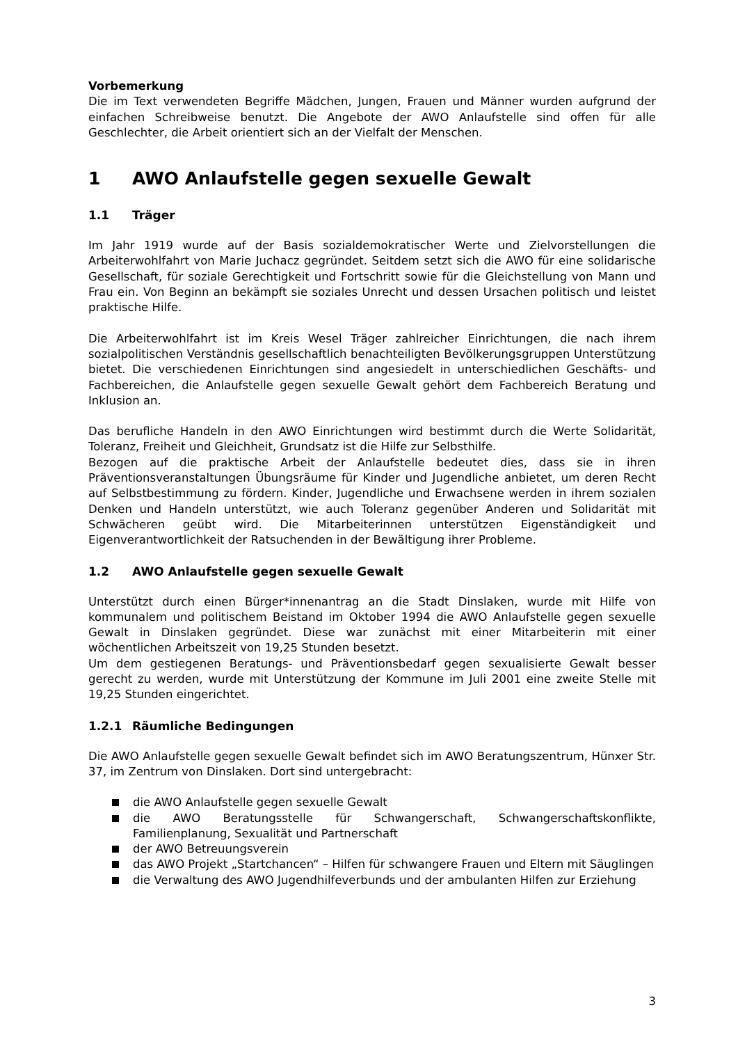Vorbemerkung
Die im Text verwendeten Begriffe Mädchen, Jungen, Frauen und Männer wurden aufgrund der einfachen Schreibweise benutzt. Die Angebote der AWO Anlaufstelle sind offen für alle Geschlechter, die Arbeit orientiert sich an der Vielfalt der Menschen.
1 AWO Anlaufstelle gegen sexuelle Gewalt
1.1 Träger
Im Jahr 1919 wurde auf der Basis sozialdemokratischer Werte und Zielvorstellungen die Arbeiterwohlfahrt von Marie Juchacz gegründet. Seitdem setzt sich die AWO für eine solidarische Gesellschaft, für soziale Gerechtigkeit und Fortschritt sowie für die Gleichstellung von Mann und Frau ein. Von Beginn an bekämpft sie soziales Unrecht und dessen Ursachen politisch und leistet praktische Hilfe.
Die Arbeiterwohlfahrt ist im Kreis Wesel Träger zahlreicher Einrichtungen, die nach ihrem sozialpolitischen Verständnis gesellschaftlich benachteiligten Bevölkerungsgruppen Unterstützung bietet. Die verschiedenen Einrichtungen sind angesiedelt in unterschiedlichen Geschäfts- und Fachbereichen, die Anlaufstelle gegen sexuelle Gewalt gehört dem Fachbereich Beratung und Inklusion an.
Das berufliche Handeln in den AWO Einrichtungen wird bestimmt durch die Werte Solidarität, Toleranz, Freiheit und Gleichheit, Grundsatz ist die Hilfe zur Selbsthilfe.
Bezogen auf die praktische Arbeit der Anlaufstelle bedeutet dies, dass sie in ihren Präventionsveranstaltungen Übungsräume für Kinder und Jugendliche anbietet, um deren Recht auf Selbstbestimmung zu fördern. Kinder, Jugendliche und Erwachsene werden in ihrem sozialen Denken und Handeln unterstützt, wie auch Toleranz gegenüber Anderen und Solidarität mit Schwächeren geübt wird. Die Mitarbeiterinnen unterstützen Eigenständigkeit und Eigenverantwortlichkeit der Ratsuchenden in der Bewältigung ihrer Probleme.
1.2 AWO Anlaufstelle gegen sexuelle Gewalt
Unterstützt durch einen Bürger*innenantrag an die Stadt Dinslaken, wurde mit Hilfe von kommunalem und politischem Beistand im Oktober 1994 die AWO Anlaufstelle gegen sexuelle Gewalt in Dinslaken gegründet. Diese war zunächst mit einer Mitarbeiterin mit einer wöchentlichen Arbeitszeit von 19,25 Stunden besetzt.
Um dem gestiegenen Beratungs- und Präventionsbedarf gegen sexualisierte Gewalt besser gerecht zu werden, wurde mit Unterstützung der Kommune im Juli 2001 eine zweite Stelle mit 19,25 Stunden eingerichtet.
1.2.1 Räumliche Bedingungen
Die AWO Anlaufstelle gegen sexuelle Gewalt befindet sich im AWO Beratungszentrum, Hünxer Str. 37, im Zentrum von Dinslaken. Dort sind untergebracht:
die AWO Anlaufstelle gegen sexuelle Gewalt
die AWO Beratungsstelle für Schwangerschaft, Schwangerschaftskonflikte, Familienplanung, Sexualität und Partnerschaft
der AWO Betreuungsverein
das AWO Projekt „Startchancen“ – Hilfen für schwangere Frauen und Eltern mit Säuglingen
die Verwaltung des AWO Jugendhilfeverbunds und der ambulanten Hilfen zur Erziehung
3